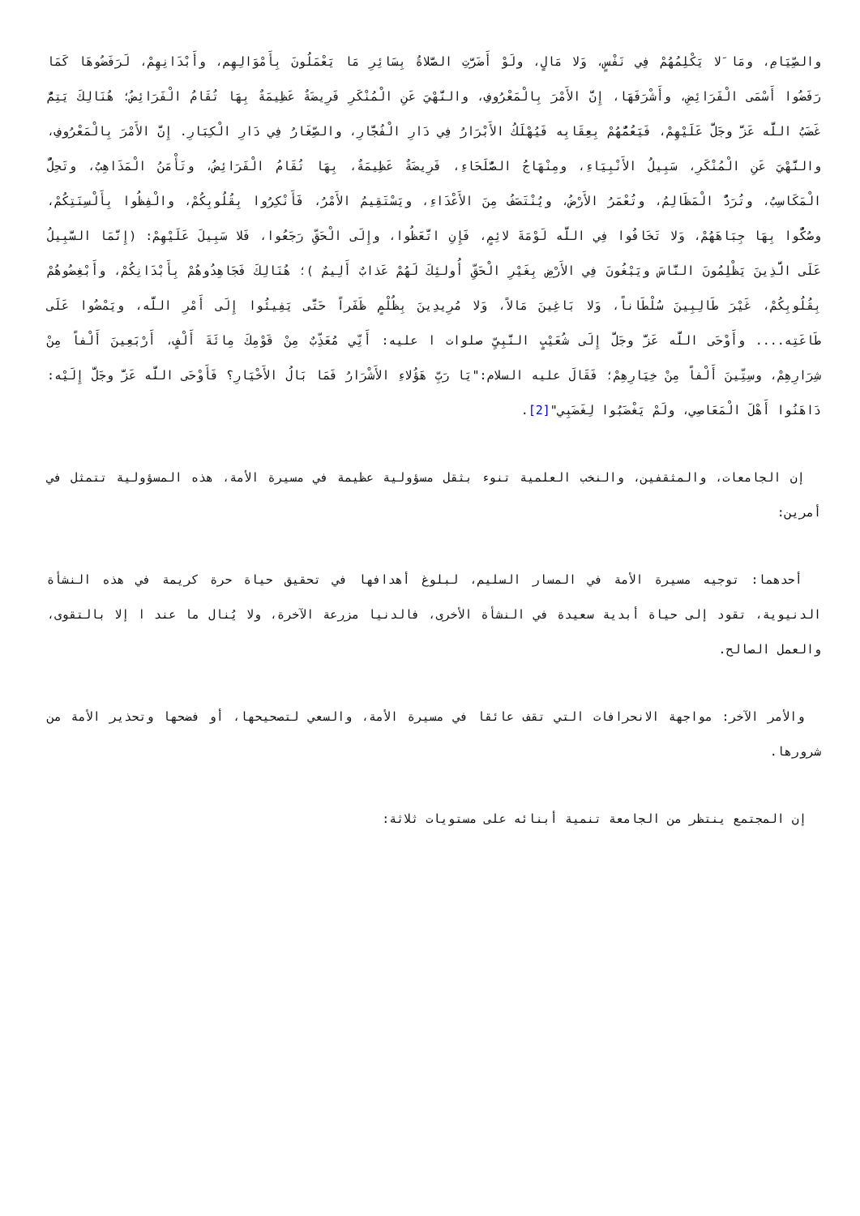والصِّيَامِ، ومَا َلا يَكْلِمُهُمْ فِي نَفْسٍ، وَلا مَالٍ، ولَوْ أَضَرَّتِ الصَّلاةُ بِسَائِرِ مَا يَعْمَلُونَ بِأَمْوَالِهِم، وأَبْدَانِهِمْ، لَرَفَضُوهَا كَمَا رَفَضُوا أَسْمَى الْفَرَائِضِ، وأَشْرَفَهَا، إِنَّ الأَمْرَ بِالْمَعْرُوفِ، والنَّهْيَ عَنِ الْمُنْكَرِ فَرِيضَةٌ عَظِيمَةٌ بِهَا تُقَامُ الْفَرَائِضُ؛ هُنَالِكَ يَتِمُّ غَضَبُ اللَّه عَزَّ وجَلَّ عَلَيْهِمْ، فَيَعُمُّهُمْ بِعِقَابِه فَيُهْلَكُ الأَبْرَارُ فِي دَارِ الْفُجَّارِ، والصِّغَارُ فِي دَارِ الْكِبَارِ. إِنَّ الأَمْرَ بِالْمَعْرُوفِ، والنَّهْيَ عَنِ الْمُنْكَرِ، سَبِيلُ الأَنْبِيَاءِ، ومِنْهَاجُ الصُّلَحَاءِ، فَرِيضَةٌ عَظِيمَةٌ، بِهَا تُقَامُ الْفَرَائِضُ، وتَأْمَنُ الْمَذَاهِبُ، وتَحِلُّ الْمَكَاسِبُ، وتُرَدُّ الْمَظَالِمُ، وتُعْمَرُ الأَرْضُ، ويُنْتَصَفُ مِنَ الأَعْدَاءِ، ويَسْتَقِيمُ الأَمْرُ، فَأَنْكِرُوا بِقُلُوبِكُمْ، والْفِظُوا بِأَلْسِنَتِكُمْ، وصُكُّوا بِهَا جِبَاهَهُمْ، وَلا تَخَافُوا فِي اللَّه لَوْمَةَ لائِمٍ، فَإِنِ اتَّعَظُوا، وإِلَى الْحَقِّ رَجَعُوا، فَلا سَبِيلَ عَلَيْهِمْ: (إِنَّمَا السَّبِيلُ عَلَى الَّذِينَ يَظْلِمُونَ النَّاسَ ويَبْغُونَ فِي الأَرْضِ بِغَيْرِ الْحَقِّ أُولئِكَ لَهُمْ عَذابٌ أَلِيمٌ )؛ هُنَالِكَ فَجَاهِدُوهُمْ بِأَبْدَانِكُمْ، وأَبْغِضُوهُمْ بِقُلُوبِكُمْ، غَيْرَ طَالِبِينَ سُلْطَاناً، وَلا بَاغِينَ مَالاً، وَلا مُرِيدِينَ بِظُلْمٍ ظَفَراً حَتَّى يَفِيئُوا إِلَى أَمْرِ اللَّه، ويَمْضُوا عَلَى طَاعَتِه.... وأَوْحَى اللَّه عَزَّ وجَلَّ إِلَى شُعَيْبٍ النَّبِيِّ صلوات ا عليه: أَنِّي مُعَذِّبٌ مِنْ قَوْمِكَ مِائَةَ أَلْفٍ، أَرْبَعِينَ أَلْفاً مِنْ شِرَارِهِمْ، وسِتِّينَ أَلْفاً مِنْ خِيَارِهِمْ؛ فَقَالَ عليه السلام:"يَا رَبِّ هَؤُلاءِ الأَشْرَارُ فَمَا بَالُ الأَخْيَارِ؟ فَأَوْحَى اللَّه عَزَّ وجَلَّ إِلَيْه: دَاهَنُوا أَهْلَ الْمَعَاصِي، ولَمْ يَغْضَبُوا لِغَضَبِي"[2].
إن الجامعات، والمثقفين، والنخب العلمية تنوء بثقل مسؤولية عظيمة في مسيرة الأمة، هذه المسؤولية تتمثل في أمرين:
أحدهما: توجيه مسيرة الأمة في المسار السليم، لبلوغ أهدافها في تحقيق حياة حرة كريمة في هذه النشأة الدنيوية، تقود إلى حياة أبدية سعيدة في النشأة الأخرى، فالدنيا مزرعة الآخرة، ولا يُنال ما عند ا إلا بالتقوى، والعمل الصالح.
والأمر الآخر: مواجهة الانحرافات التي تقف عائقا في مسيرة الأمة، والسعي لتصحيحها، أو فضحها وتحذير الأمة من شرورها.
إن المجتمع ينتظر من الجامعة تنمية أبنائه على مستويات ثلاثة: